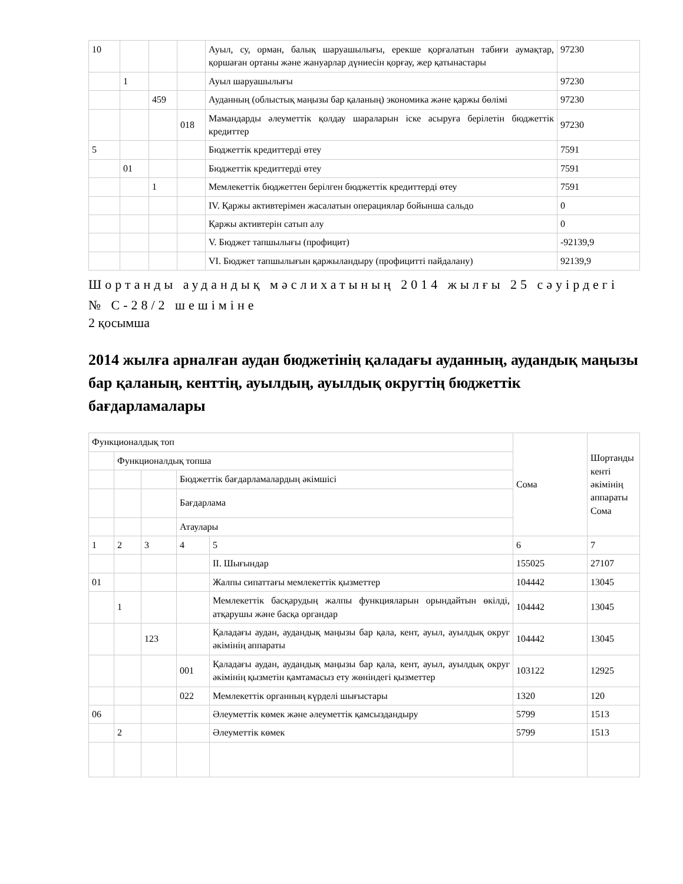| 10 | | | | Ауыл, су, орман, балық шаруашылығы, ерекше қорғалатын табиғи аумақтар, қоршаған ортаны және жануарлар дүниесін қорғау, жер қатынастары | 97230 |
| | 1 | | | Ауыл шаруашылығы | 97230 |
| | | 459 | | Ауданның (облыстық маңызы бар қаланың) экономика және қаржы бөлімі | 97230 |
| | | | 018 | Мамандарды әлеуметтік қолдау шараларын іске асыруға берілетін бюджеттік кредиттер | 97230 |
| 5 | | | | Бюджеттік кредиттерді өтеу | 7591 |
| | 01 | | | Бюджеттік кредиттерді өтеу | 7591 |
| | | 1 | | Мемлекеттік бюджеттен берілген бюджеттік кредиттерді өтеу | 7591 |
| | | | | IV. Қаржы активтерімен жасалатын операциялар бойынша сальдо | 0 |
| | | | | Қаржы активтерін сатып алу | 0 |
| | | | | V. Бюджет тапшылығы (профицит) | -92139,9 |
| | | | | VI. Бюджет тапшылығын қаржыландыру (профицитті пайдалану) | 92139,9 |
Шортанды аудандық мәслихатының 2014 жылғы 25 сәуірдегі № С-28/2 шешіміне
2 қосымша
2014 жылға арналған аудан бюджетінің қаладағы ауданның, аудандық маңызы бар қаланың, кенттің, ауылдың, ауылдық округтің бюджеттік бағдарламалары
| Функционалдық топ | | | | | Сома | Шортанды кенті әкімінің аппараты Сома |
| | Функционалдық топша | | | | | |
| | | | Бюджеттік бағдарламалардың әкімшісі | | | |
| | | | Бағдарлама | | | |
| | | | Атаулары | | | |
| 1 | 2 | 3 | 4 | 5 | 6 | 7 |
| | | | | II. Шығындар | 155025 | 27107 |
| 01 | | | | Жалпы сипаттағы мемлекеттік қызметтер | 104442 | 13045 |
| | 1 | | | Мемлекеттік басқарудың жалпы функцияларын орындайтын өкілді, атқарушы және басқа органдар | 104442 | 13045 |
| | | 123 | | Қаладағы аудан, аудандық маңызы бар қала, кент, ауыл, ауылдық округ әкімінің аппараты | 104442 | 13045 |
| | | | 001 | Қаладағы аудан, аудандық маңызы бар қала, кент, ауыл, ауылдық округ әкімінің қызметін қамтамасыз ету жөніндегі қызметтер | 103122 | 12925 |
| | | | 022 | Мемлекеттік органның күрделі шығыстары | 1320 | 120 |
| 06 | | | | Әлеуметтік көмек және әлеуметтік қамсыздандыру | 5799 | 1513 |
| | 2 | | | Әлеуметтік көмек | 5799 | 1513 |